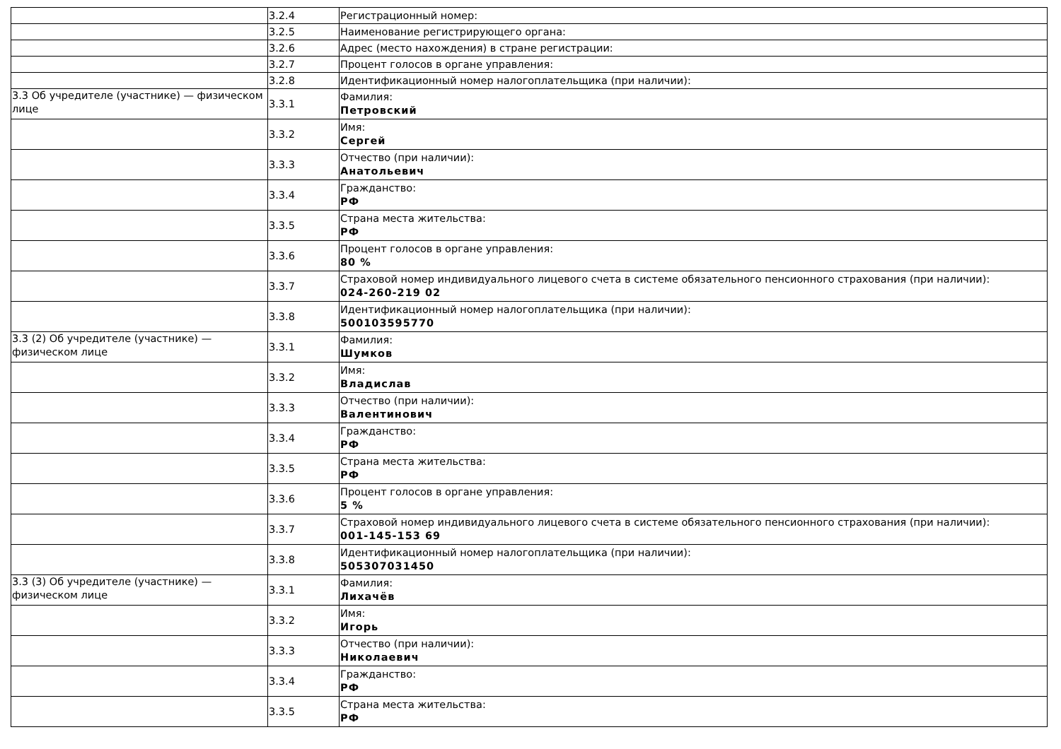| | 3.2.4 | Регистрационный номер: |
| | 3.2.5 | Наименование регистрирующего органа: |
| | 3.2.6 | Адрес (место нахождения) в стране регистрации: |
| | 3.2.7 | Процент голосов в органе управления: |
| | 3.2.8 | Идентификационный номер налогоплательщика (при наличии): |
| 3.3 Об учредителе (участнике) — физическом лице | 3.3.1 | Фамилия: Петровский |
| | 3.3.2 | Имя: Сергей |
| | 3.3.3 | Отчество (при наличии): Анатольевич |
| | 3.3.4 | Гражданство: РФ |
| | 3.3.5 | Страна места жительства: РФ |
| | 3.3.6 | Процент голосов в органе управления: 80 % |
| | 3.3.7 | Страховой номер индивидуального лицевого счета в системе обязательного пенсионного страхования (при наличии): 024-260-219 02 |
| | 3.3.8 | Идентификационный номер налогоплательщика (при наличии): 500103595770 |
| 3.3 (2) Об учредителе (участнике) — физическом лице | 3.3.1 | Фамилия: Шумков |
| | 3.3.2 | Имя: Владислав |
| | 3.3.3 | Отчество (при наличии): Валентинович |
| | 3.3.4 | Гражданство: РФ |
| | 3.3.5 | Страна места жительства: РФ |
| | 3.3.6 | Процент голосов в органе управления: 5 % |
| | 3.3.7 | Страховой номер индивидуального лицевого счета в системе обязательного пенсионного страхования (при наличии): 001-145-153 69 |
| | 3.3.8 | Идентификационный номер налогоплательщика (при наличии): 505307031450 |
| 3.3 (3) Об учредителе (участнике) — физическом лице | 3.3.1 | Фамилия: Лихачёв |
| | 3.3.2 | Имя: Игорь |
| | 3.3.3 | Отчество (при наличии): Николаевич |
| | 3.3.4 | Гражданство: РФ |
| | 3.3.5 | Страна места жительства: РФ |